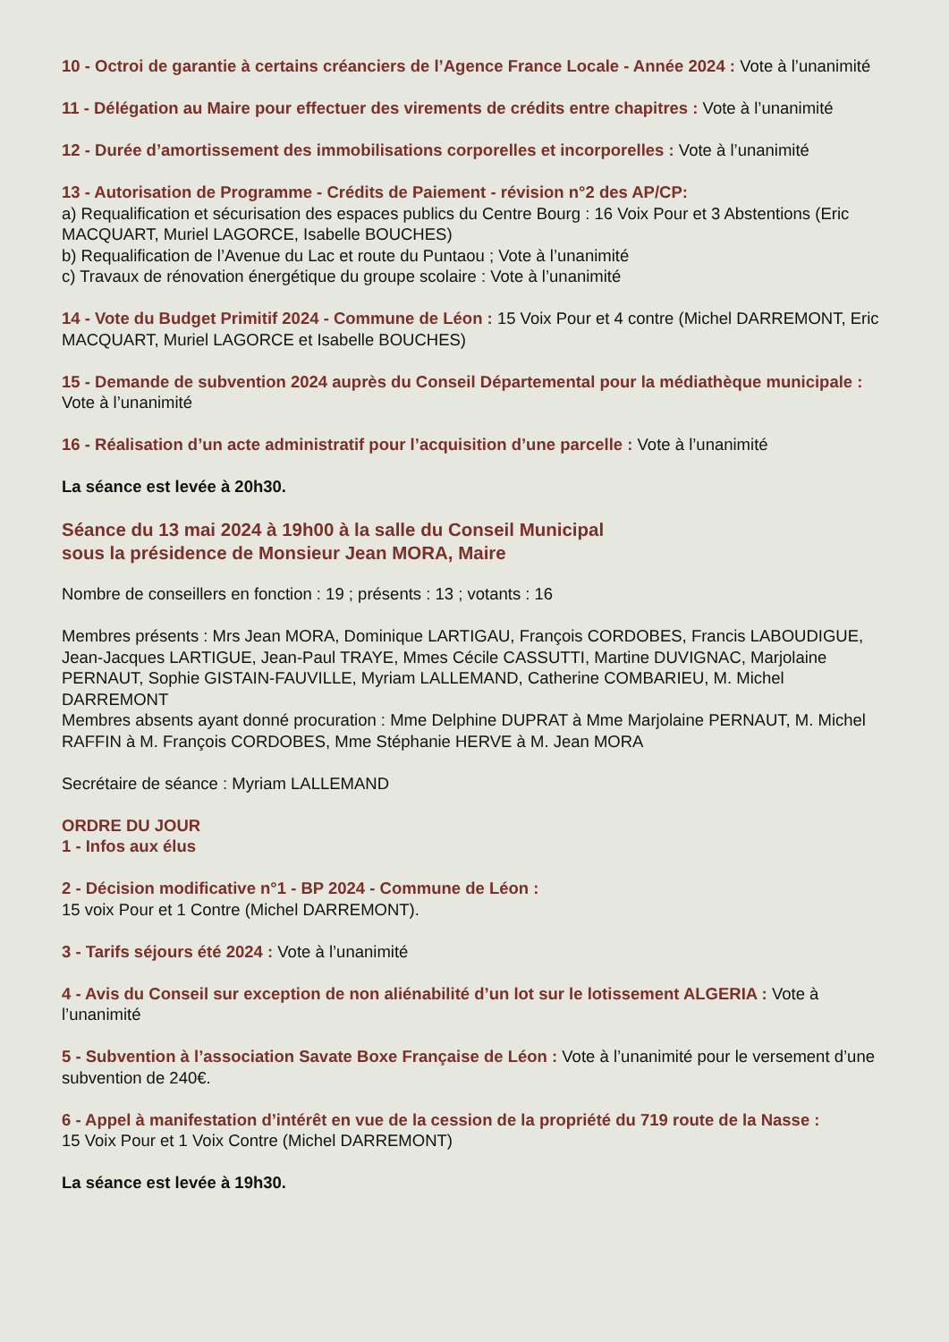10 - Octroi de garantie à certains créanciers de l’Agence France Locale - Année 2024 : Vote à l’unanimité
11 - Délégation au Maire pour effectuer des virements de crédits entre chapitres : Vote à l’unanimité
12 - Durée d’amortissement des immobilisations corporelles et incorporelles : Vote à l’unanimité
13 - Autorisation de Programme - Crédits de Paiement - révision n°2 des AP/CP:
a) Requalification et sécurisation des espaces publics du Centre Bourg : 16 Voix Pour et 3 Abstentions (Eric MACQUART, Muriel LAGORCE, Isabelle BOUCHES)
b) Requalification de l’Avenue du Lac et route du Puntaou ; Vote à l’unanimité
c) Travaux de rénovation énergétique du groupe scolaire : Vote à l’unanimité
14 - Vote du Budget Primitif 2024 - Commune de Léon : 15 Voix Pour et 4 contre (Michel DARREMONT, Eric MACQUART, Muriel LAGORCE et Isabelle BOUCHES)
15 - Demande de subvention 2024 auprès du Conseil Départemental pour la médiathèque municipale : Vote à l’unanimité
16 - Réalisation d’un acte administratif pour l’acquisition d’une parcelle : Vote à l’unanimité
La séance est levée à 20h30.
Séance du 13 mai 2024 à 19h00 à la salle du Conseil Municipal
sous la présidence de Monsieur Jean MORA, Maire
Nombre de conseillers en fonction : 19 ; présents : 13 ; votants : 16
Membres présents : Mrs Jean MORA, Dominique LARTIGAU, François CORDOBES, Francis LABOUDIGUE, Jean-Jacques LARTIGUE, Jean-Paul TRAYE, Mmes Cécile CASSUTTI, Martine DUVIGNAC, Marjolaine PERNAUT, Sophie GISTAIN-FAUVILLE, Myriam LALLEMAND, Catherine COMBARIEU, M. Michel DARREMONT
Membres absents ayant donné procuration : Mme Delphine DUPRAT à Mme Marjolaine PERNAUT, M. Michel RAFFIN à M. François CORDOBES, Mme Stéphanie HERVE à M. Jean MORA
Secrétaire de séance : Myriam LALLEMAND
ORDRE DU JOUR
1 - Infos aux élus
2 - Décision modificative n°1 - BP 2024 - Commune de Léon :
15 voix Pour et 1 Contre (Michel DARREMONT).
3 - Tarifs séjours été 2024 : Vote à l’unanimité
4 - Avis du Conseil sur exception de non aliénabilité d’un lot sur le lotissement ALGERIA : Vote à l’unanimité
5 - Subvention à l’association Savate Boxe Française de Léon : Vote à l’unanimité pour le versement d’une subvention de 240€.
6 - Appel à manifestation d’intérêt en vue de la cession de la propriété du 719 route de la Nasse :
15 Voix Pour et 1 Voix Contre (Michel DARREMONT)
La séance est levée à 19h30.